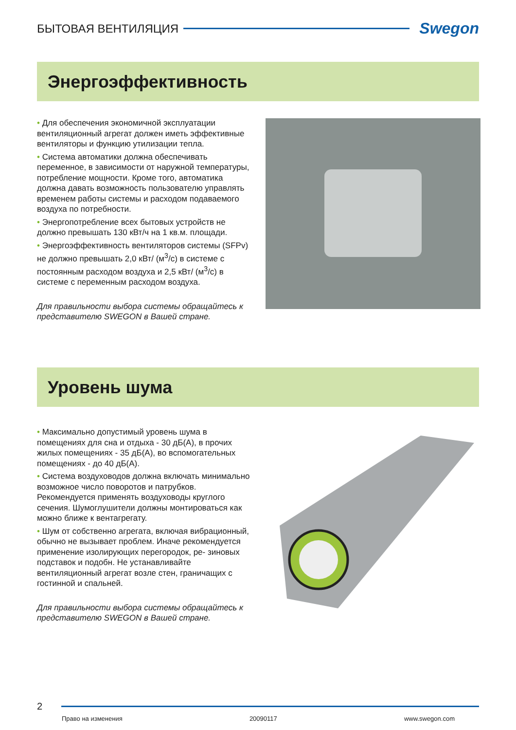БЫТОВАЯ ВЕНТИЛЯЦИЯ
Swegon
Энергоэффективность
• Для обеспечения экономичной эксплуатации вентиляционный агрегат должен иметь эффективные вентиляторы и функцию утилизации тепла.
• Система автоматики должна обеспечивать переменное, в зависимости от наружной температуры, потребление мощности. Кроме того, автоматика должна давать возможность пользователю управлять временем работы системы и расходом подаваемого воздуха по потребности.
• Энергопотребление всех бытовых устройств не должно превышать 130 кВт/ч на 1 кв.м. площади.
• Энергоэффективность вентиляторов системы (SFPv) не должно превышать 2,0 кВт/ (м<sup>3</sup>/с) в системе с постоянным расходом воздуха и 2,5 кВт/ (м<sup>3</sup>/с) в системе с переменным расходом воздуха.
Для правильности выбора системы обращайтесь к представителю SWEGON в Вашей стране.
Уровень шума
• Максимально допустимый уровень шума в помещениях для сна и отдыха - 30 дБ(А), в прочих жилых помещениях - 35 дБ(А), во вспомогательных помещениях - до 40 дБ(А).
• Система воздуховодов должна включать минимально возможное число поворотов и патрубков. Рекомендуется применять воздуховоды круглого сечения. Шумоглушители должны монтироваться как можно ближе к вентагрегату.
• Шум от собственно агрегата, включая вибрационный, обычно не вызывает проблем. Иначе рекомендуется применение изолирующих перегородок, ре- зиновых подставок и подобн. Не устанавливайте вентиляционный агрегат возле стен, граничащих с гостинной и спальней.
Для правильности выбора системы обращайтесь к представителю SWEGON в Вашей стране.
2
Право на изменения 20090117 www.swegon.com